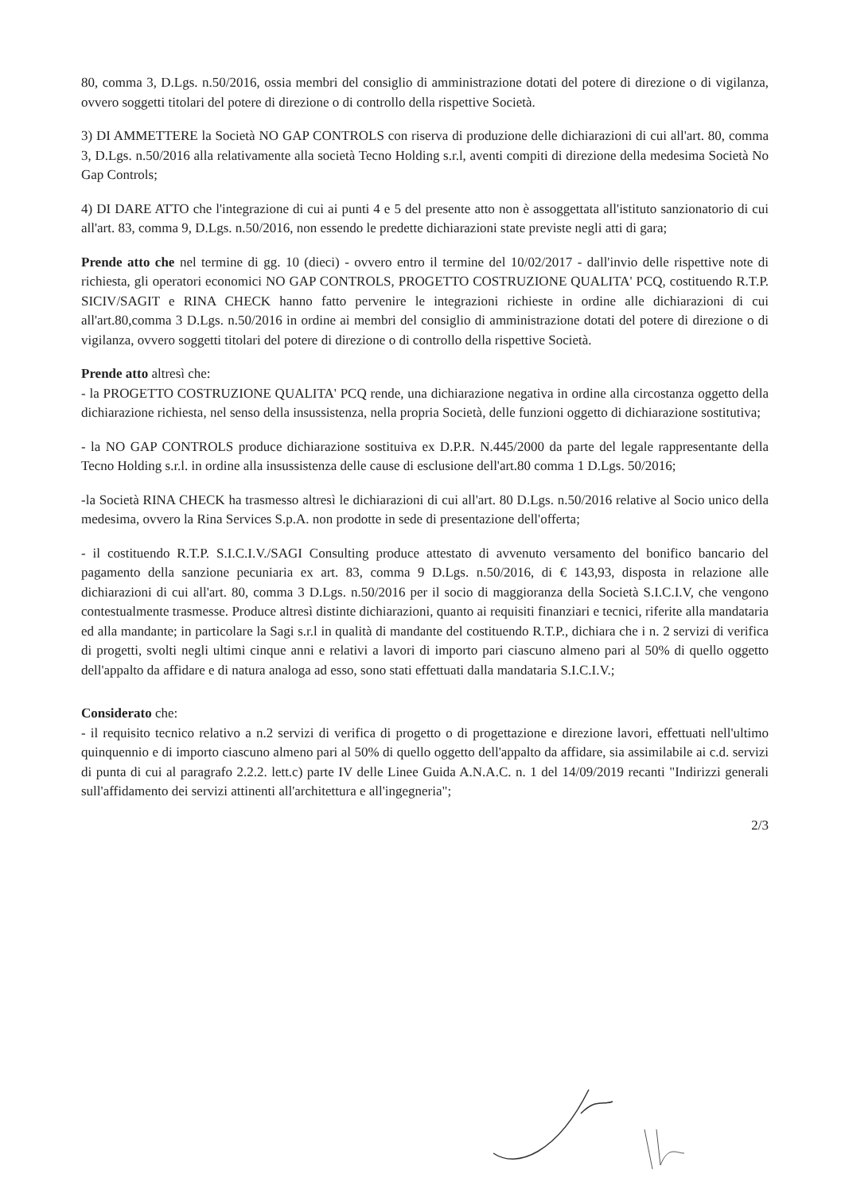80, comma 3, D.Lgs. n.50/2016, ossia membri del consiglio di amministrazione dotati del potere di direzione o di vigilanza, ovvero soggetti titolari del potere di direzione o di controllo della rispettive Società.
3) DI AMMETTERE la Società NO GAP CONTROLS con riserva di produzione delle dichiarazioni di cui all'art. 80, comma 3, D.Lgs. n.50/2016 alla relativamente alla società Tecno Holding s.r.l, aventi compiti di direzione della medesima Società No Gap Controls;
4) DI DARE ATTO che l'integrazione di cui ai punti 4 e 5 del presente atto non è assoggettata all'istituto sanzionatorio di cui all'art. 83, comma 9, D.Lgs. n.50/2016, non essendo le predette dichiarazioni state previste negli atti di gara;
Prende atto che nel termine di gg. 10 (dieci) - ovvero entro il termine del 10/02/2017 - dall'invio delle rispettive note di richiesta, gli operatori economici NO GAP CONTROLS, PROGETTO COSTRUZIONE QUALITA' PCQ, costituendo R.T.P. SICIV/SAGIT e RINA CHECK hanno fatto pervenire le integrazioni richieste in ordine alle dichiarazioni di cui all'art.80,comma 3 D.Lgs. n.50/2016 in ordine ai membri del consiglio di amministrazione dotati del potere di direzione o di vigilanza, ovvero soggetti titolari del potere di direzione o di controllo della rispettive Società.
Prende atto altresì che:
- la PROGETTO COSTRUZIONE QUALITA' PCQ rende, una dichiarazione negativa in ordine alla circostanza oggetto della dichiarazione richiesta, nel senso della insussistenza, nella propria Società, delle funzioni oggetto di dichiarazione sostitutiva;
- la NO GAP CONTROLS produce dichiarazione sostituiva ex D.P.R. N.445/2000 da parte del legale rappresentante della Tecno Holding s.r.l. in ordine alla insussistenza delle cause di esclusione dell'art.80 comma 1 D.Lgs. 50/2016;
-la Società RINA CHECK ha trasmesso altresì le dichiarazioni di cui all'art. 80 D.Lgs. n.50/2016 relative al Socio unico della medesima, ovvero la Rina Services S.p.A. non prodotte in sede di presentazione dell'offerta;
- il costituendo R.T.P. S.I.C.I.V./SAGI Consulting produce attestato di avvenuto versamento del bonifico bancario del pagamento della sanzione pecuniaria ex art. 83, comma 9 D.Lgs. n.50/2016, di € 143,93, disposta in relazione alle dichiarazioni di cui all'art. 80, comma 3 D.Lgs. n.50/2016 per il socio di maggioranza della Società S.I.C.I.V, che vengono contestualmente trasmesse. Produce altresì distinte dichiarazioni, quanto ai requisiti finanziari e tecnici, riferite alla mandataria ed alla mandante; in particolare la Sagi s.r.l in qualità di mandante del costituendo R.T.P., dichiara che i n. 2 servizi di verifica di progetti, svolti negli ultimi cinque anni e relativi a lavori di importo pari ciascuno almeno pari al 50% di quello oggetto dell'appalto da affidare e di natura analoga ad esso, sono stati effettuati dalla mandataria S.I.C.I.V.;
Considerato che:
- il requisito tecnico relativo a n.2 servizi di verifica di progetto o di progettazione e direzione lavori, effettuati nell'ultimo quinquennio e di importo ciascuno almeno pari al 50% di quello oggetto dell'appalto da affidare, sia assimilabile ai c.d. servizi di punta di cui al paragrafo 2.2.2. lett.c) parte IV delle Linee Guida A.N.A.C. n. 1 del 14/09/2019 recanti "Indirizzi generali sull'affidamento dei servizi attinenti all'architettura e all'ingegneria";
2/3